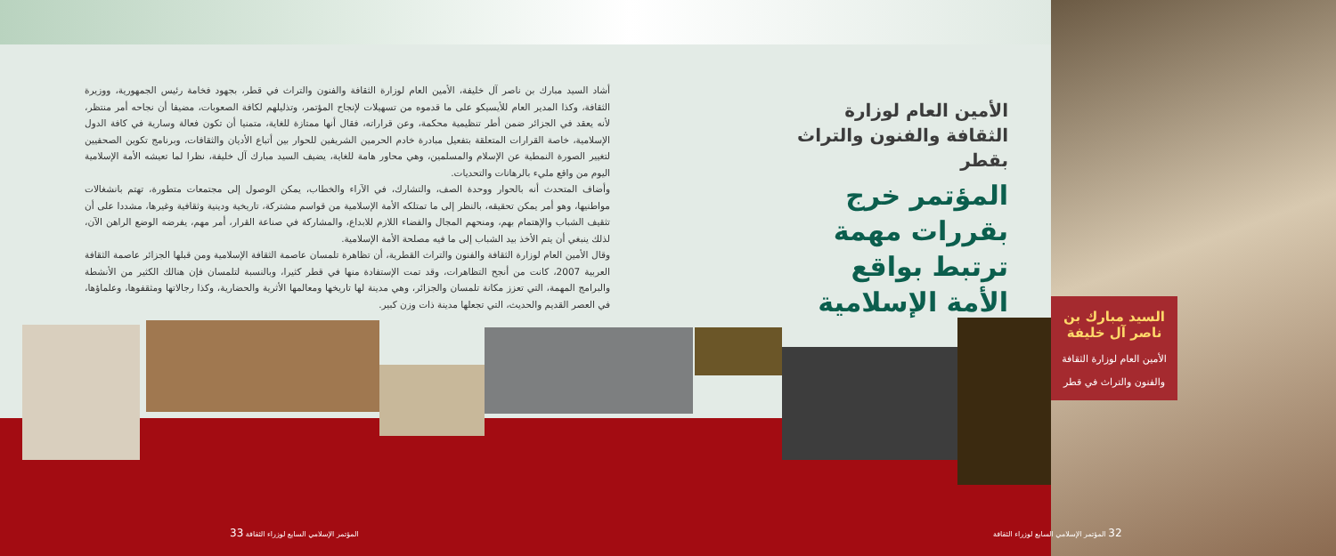الأمين العام لوزارة الثقافة والفنون والتراث بقطر
المؤتمر خرج بقررات مهمة ترتبط بواقع الأمة الإسلامية
أشاد السيد مبارك بن ناصر آل خليفة، الأمين العام لوزارة الثقافة والفنون والتراث في قطر، بجهود فخامة رئيس الجمهورية، ووزيرة الثقافة، وكذا المدير العام للأيسيكو على ما قدموه من تسهيلات لإنجاح المؤتمر، وتذليلهم لكافة الصعوبات، مضيفا أن نجاحه أمر منتظر، لأنه يعقد في الجزائر ضمن أطر تنظيمية محكمة، وعن قراراته، فقال أنها ممتازة للغاية، متمنيا أن تكون فعالة وسارية في كافة الدول الإسلامية، خاصة القرارات المتعلقة بتفعيل مبادرة خادم الحرمين الشريفين للحوار بين أتباع الأديان والثقافات، وبرنامج تكوين الصحفيين لتغيير الصورة النمطية عن الإسلام والمسلمين، وهي محاور هامة للغاية، يضيف السيد مبارك آل خليفة، نظرا لما تعيشه الأمة الإسلامية اليوم من واقع مليء بالرهانات والتحديات.
وأضاف المتحدث أنه بالحوار ووحدة الصف، والتشارك، في الآراء والخطاب، يمكن الوصول إلى مجتمعات متطورة، تهتم بانشغالات مواطنيها، وهو أمر يمكن تحقيقه، بالنظر إلى ما تمتلكه الأمة الإسلامية من قواسم مشتركة، تاريخية ودينية وثقافية وغيرها، مشددا على أن تثقيف الشباب والإهتمام بهم، ومنحهم المجال والفضاء اللازم للابداع، والمشاركة في صناعة القرار، أمر مهم، يفرضه الوضع الراهن الآن، لذلك ينبغي أن يتم الأخذ بيد الشباب إلى ما فيه مصلحة الأمة الإسلامية.
وقال الأمين العام لوزارة الثقافة والفنون والتراث القطرية، أن تظاهرة تلمسان عاصمة الثقافة الإسلامية ومن قبلها الجزائر عاصمة الثقافة العربية 2007، كانت من أنجح التظاهرات، وقد تمت الإستفادة منها في قطر كثيرا، وبالنسبة لتلمسان فإن هنالك الكثير من الأنشطة والبرامج المهمة، التي تعزز مكانة تلمسان والجزائر، وهي مدينة لها تاريخها ومعالمها الأثرية والحضارية، وكذا رجالاتها ومثقفوها، وعلماؤها، في العصر القديم والحديث، التي تجعلها مدينة ذات وزن كبير.
السيد مبارك بن ناصر آل خليفة
الأمين العام لوزارة الثقافة والفنون والتراث في قطر
المؤتمر الإسلامي السابع لوزراء الثقافة 33
32 المؤتمر الإسلامي السابع لوزراء الثقافة